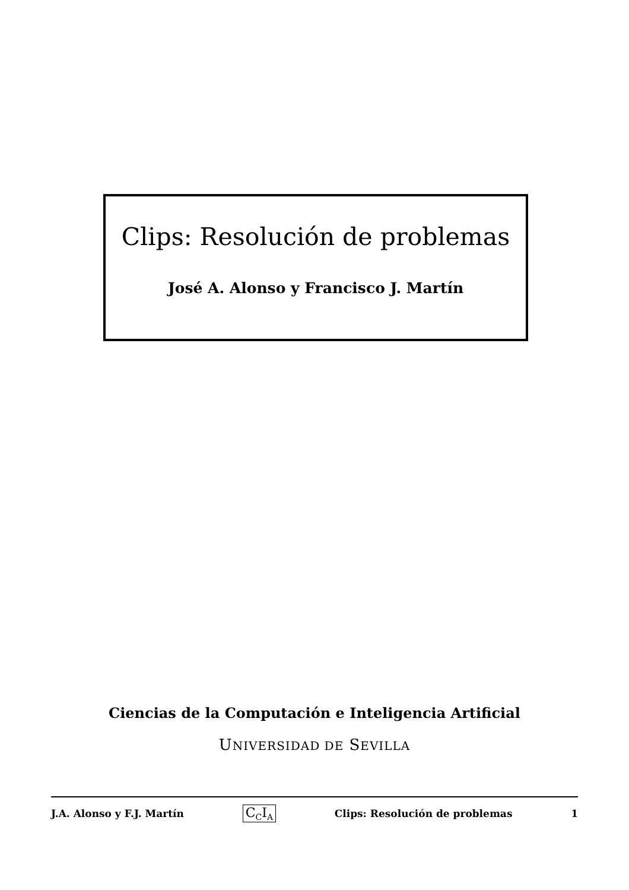Clips: Resolución de problemas
José A. Alonso y Francisco J. Martín
Ciencias de la Computación e Inteligencia Artificial
UNIVERSIDAD DE SEVILLA
J.A. Alonso y F.J. Martín C<sub>C</sub>I<sub>A</sub> Clips: Resolución de problemas 1